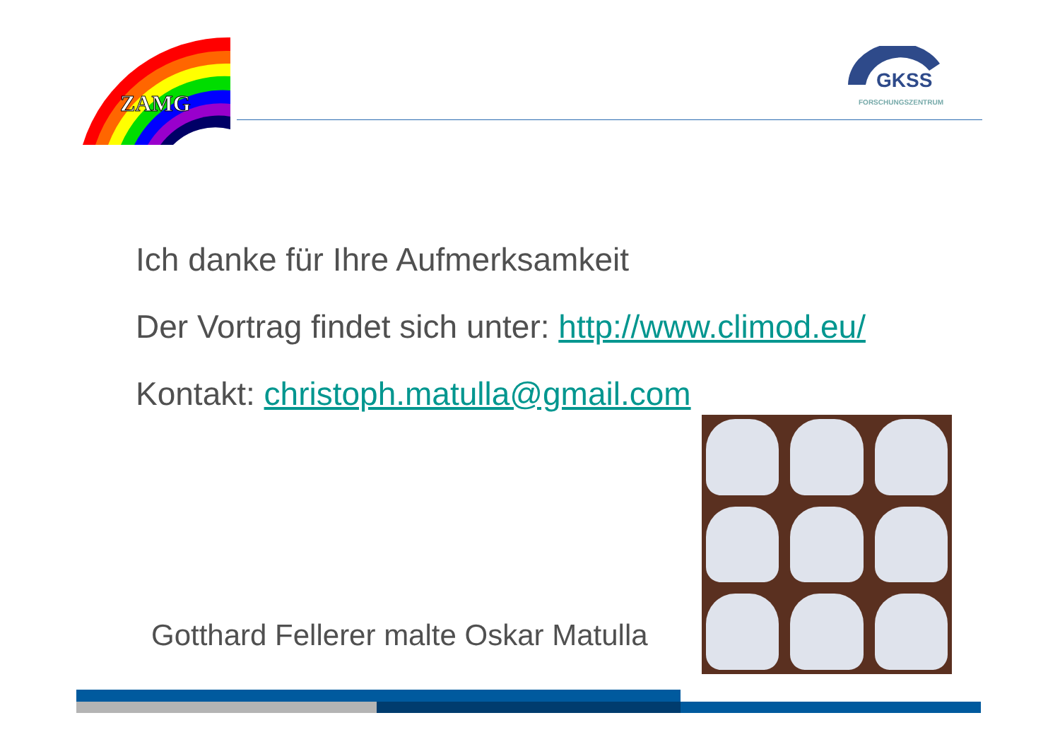ZAMG
GKSS
FORSCHUNGSZENTRUM
Ich danke für Ihre Aufmerksamkeit
Der Vortrag findet sich unter: http://www.climod.eu/
Kontakt: christoph.matulla@gmail.com
Gotthard Fellerer malte Oskar Matulla